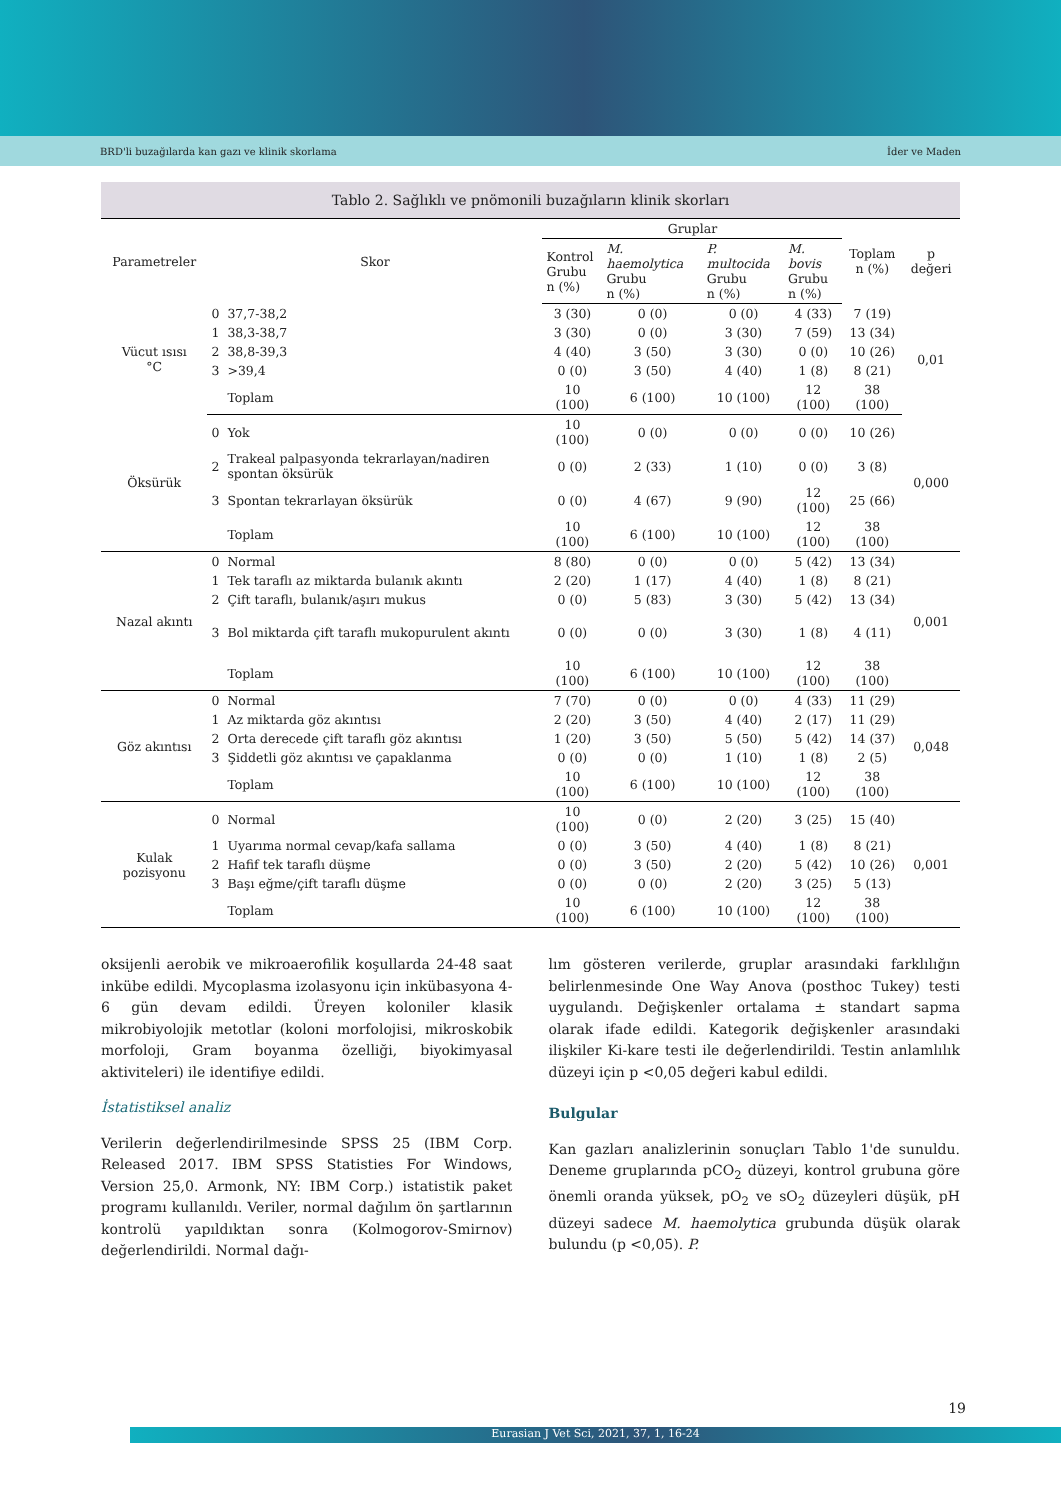BRD'li buzağılarda kan gazı ve klinik skorlama İder ve Maden
Tablo 2. Sağlıklı ve pnömonili buzağıların klinik skorları
| Parametreler | Skor | | Gruplar | | | | Toplam n (%) | p değeri |
| --- | --- | --- | --- | --- | --- | --- | --- | --- |
| | | | Kontrol Grubu n (%) | M. haemolytica Grubu n (%) | P. multocida Grubu n (%) | M. bovis Grubu n (%) | | |
| Vücut ısısı °C | 0 | 37,7-38,2 | 3 (30) | 0 (0) | 0 (0) | 4 (33) | 7 (19) | 0,01 |
| | 1 | 38,3-38,7 | 3 (30) | 0 (0) | 3 (30) | 7 (59) | 13 (34) | |
| | 2 | 38,8-39,3 | 4 (40) | 3 (50) | 3 (30) | 0 (0) | 10 (26) | |
| | 3 | >39,4 | 0 (0) | 3 (50) | 4 (40) | 1 (8) | 8 (21) | |
| | | Toplam | 10 (100) | 6 (100) | 10 (100) | 12 (100) | 38 (100) | |
| Öksürük | 0 | Yok | 10 (100) | 0 (0) | 0 (0) | 0 (0) | 10 (26) | 0,000 |
| | 2 | Trakeal palpasyonda tekrarlayan/nadiren spontan öksürük | 0 (0) | 2 (33) | 1 (10) | 0 (0) | 3 (8) | |
| | 3 | Spontan tekrarlayan öksürük | 0 (0) | 4 (67) | 9 (90) | 12 (100) | 25 (66) | |
| | | Toplam | 10 (100) | 6 (100) | 10 (100) | 12 (100) | 38 (100) | |
| Nazal akıntı | 0 | Normal | 8 (80) | 0 (0) | 0 (0) | 5 (42) | 13 (34) | 0,001 |
| | 1 | Tek taraflı az miktarda bulanık akıntı | 2 (20) | 1 (17) | 4 (40) | 1 (8) | 8 (21) | |
| | 2 | Çift taraflı, bulanık/aşırı mukus | 0 (0) | 5 (83) | 3 (30) | 5 (42) | 13 (34) | |
| | 3 | Bol miktarda çift taraflı mukopurulent akıntı | 0 (0) | 0 (0) | 3 (30) | 1 (8) | 4 (11) | |
| | | Toplam | 10 (100) | 6 (100) | 10 (100) | 12 (100) | 38 (100) | |
| Göz akıntısı | 0 | Normal | 7 (70) | 0 (0) | 0 (0) | 4 (33) | 11 (29) | 0,048 |
| | 1 | Az miktarda göz akıntısı | 2 (20) | 3 (50) | 4 (40) | 2 (17) | 11 (29) | |
| | 2 | Orta derecede çift taraflı göz akıntısı | 1 (20) | 3 (50) | 5 (50) | 5 (42) | 14 (37) | |
| | 3 | Şiddetli göz akıntısı ve çapaklanma | 0 (0) | 0 (0) | 1 (10) | 1 (8) | 2 (5) | |
| | | Toplam | 10 (100) | 6 (100) | 10 (100) | 12 (100) | 38 (100) | |
| Kulak pozisyonu | 0 | Normal | 10 (100) | 0 (0) | 2 (20) | 3 (25) | 15 (40) | 0,001 |
| | 1 | Uyarıma normal cevap/kafa sallama | 0 (0) | 3 (50) | 4 (40) | 1 (8) | 8 (21) | |
| | 2 | Hafif tek taraflı düşme | 0 (0) | 3 (50) | 2 (20) | 5 (42) | 10 (26) | |
| | 3 | Başı eğme/çift taraflı düşme | 0 (0) | 0 (0) | 2 (20) | 3 (25) | 5 (13) | |
| | | Toplam | 10 (100) | 6 (100) | 10 (100) | 12 (100) | 38 (100) | |
oksijenli aerobik ve mikroaerofilik koşullarda 24-48 saat inkübe edildi. Mycoplasma izolasyonu için inkübasyona 4-6 gün devam edildi. Üreyen koloniler klasik mikrobiyolojik metotlar (koloni morfolojisi, mikroskobik morfoloji, Gram boyanma özelliği, biyokimyasal aktiviteleri) ile identifiye edildi.
İstatistiksel analiz
Verilerin değerlendirilmesinde SPSS 25 (IBM Corp. Released 2017. IBM SPSS Statisties For Windows, Version 25,0. Armonk, NY: IBM Corp.) istatistik paket programı kullanıldı. Veriler, normal dağılım ön şartlarının kontrolü yapıldıktan sonra (Kolmogorov-Smirnov) değerlendirildi. Normal dağı-
lım gösteren verilerde, gruplar arasındaki farklılığın belirlenmesinde One Way Anova (posthoc Tukey) testi uygulandı. Değişkenler ortalama ± standart sapma olarak ifade edildi. Kategorik değişkenler arasındaki ilişkiler Ki-kare testi ile değerlendirildi. Testin anlamlılık düzeyi için p <0,05 değeri kabul edildi.
Bulgular
Kan gazları analizlerinin sonuçları Tablo 1'de sunuldu. Deneme gruplarında pCO<sub>2</sub> düzeyi, kontrol grubuna göre önemli oranda yüksek, pO<sub>2</sub> ve sO<sub>2</sub> düzeyleri düşük, pH düzeyi sadece M. haemolytica grubunda düşük olarak bulundu (p <0,05). P.
19
Eurasian J Vet Sci, 2021, 37, 1, 16-24